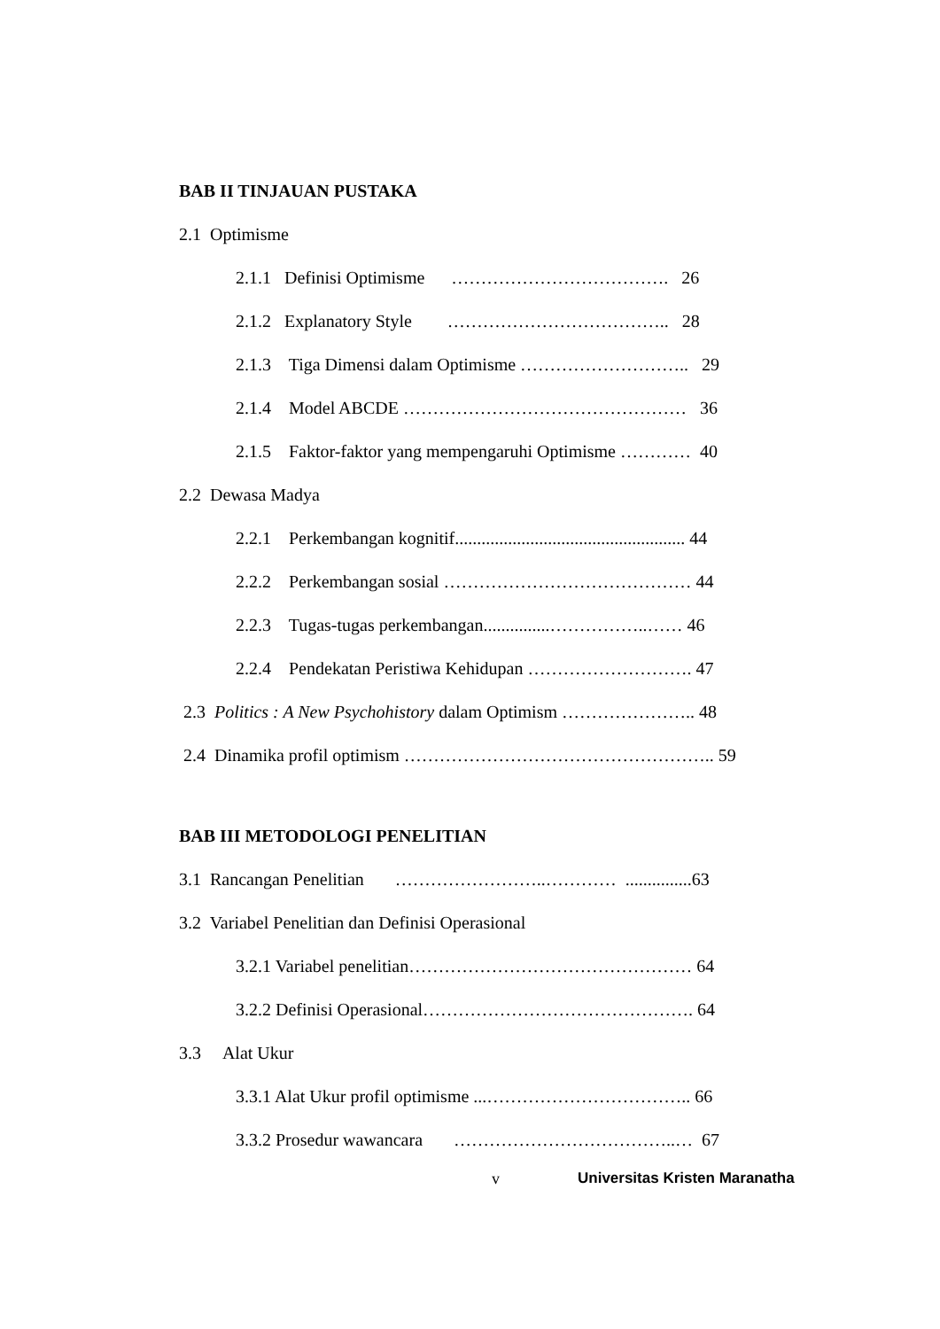BAB II TINJAUAN PUSTAKA
2.1 Optimisme
2.1.1 Definisi Optimisme ………………………………. 26
2.1.2 Explanatory Style ……………………………….. 28
2.1.3 Tiga Dimensi dalam Optimisme ……………………….. 29
2.1.4 Model ABCDE ………………………………………… 36
2.1.5 Faktor-faktor yang mempengaruhi Optimisme ………… 40
2.2 Dewasa Madya
2.2.1 Perkembangan kognitif.................................................... 44
2.2.2 Perkembangan sosial …………………………………… 44
2.2.3 Tugas-tugas perkembangan...............……………..…… 46
2.2.4 Pendekatan Peristiwa Kehidupan ………………………. 47
2.3 Politics : A New Psychohistory dalam Optimism ………………….. 48
2.4 Dinamika profil optimism …………………………………………….. 59
BAB III METODOLOGI PENELITIAN
3.1 Rancangan Penelitian ……………………..………… ...............63
3.2 Variabel Penelitian dan Definisi Operasional
3.2.1 Variabel penelitian………………………………………… 64
3.2.2 Definisi Operasional………………………………………. 64
3.3 Alat Ukur
3.3.1 Alat Ukur profil optimisme ...…………………………….. 66
3.3.2 Prosedur wawancara ………………………………..… 67
v Universitas Kristen Maranatha